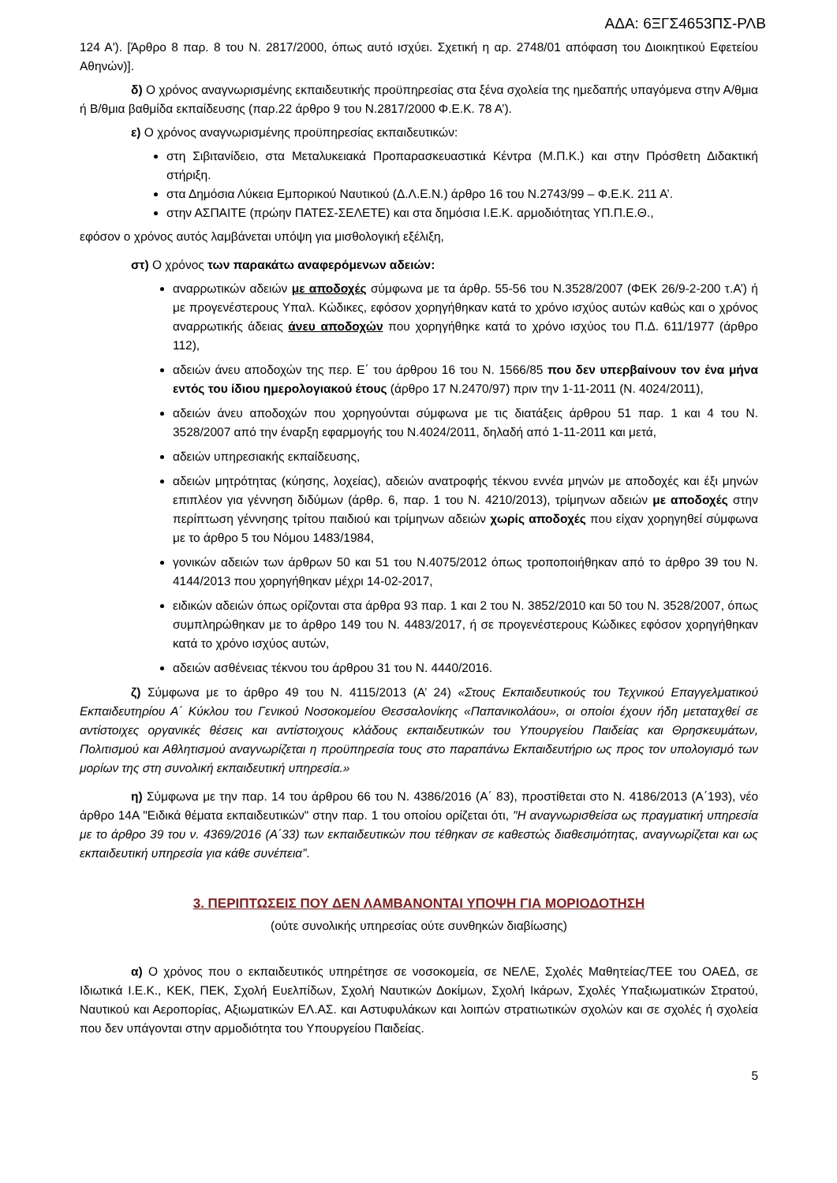ΑΔΑ: 6ΞΓΣ4653ΠΣ-ΡΛΒ
124 Α'). [Άρθρο 8 παρ. 8 του Ν. 2817/2000, όπως αυτό ισχύει. Σχετική η αρ. 2748/01 απόφαση του Διοικητικού Εφετείου Αθηνών)].
δ) Ο χρόνος αναγνωρισμένης εκπαιδευτικής προϋπηρεσίας στα ξένα σχολεία της ημεδαπής υπαγόμενα στην Α/θμια ή Β/θμια βαθμίδα εκπαίδευσης (παρ.22 άρθρο 9 του Ν.2817/2000 Φ.Ε.Κ. 78 Α’).
ε) Ο χρόνος αναγνωρισμένης προϋπηρεσίας εκπαιδευτικών:
στη Σιβιτανίδειο, στα Μεταλυκειακά Προπαρασκευαστικά Κέντρα (Μ.Π.Κ.) και στην Πρόσθετη Διδακτική στήριξη.
στα Δημόσια Λύκεια Εμπορικού Ναυτικού (Δ.Λ.Ε.Ν.) άρθρο 16 του Ν.2743/99 – Φ.Ε.Κ. 211 Α’.
στην ΑΣΠΑΙΤΕ (πρώην ΠΑΤΕΣ-ΣΕΛΕΤΕ) και στα δημόσια Ι.Ε.Κ. αρμοδιότητας ΥΠ.Π.Ε.Θ.,
εφόσον ο χρόνος αυτός λαμβάνεται υπόψη για μισθολογική εξέλιξη,
στ) Ο χρόνος των παρακάτω αναφερόμενων αδειών:
αναρρωτικών αδειών με αποδοχές σύμφωνα με τα άρθρ. 55-56 του Ν.3528/2007 (ΦΕΚ 26/9-2-200 τ.Α’) ή με προγενέστερους Υπαλ. Κώδικες, εφόσον χορηγήθηκαν κατά το χρόνο ισχύος αυτών καθώς και ο χρόνος αναρρωτικής άδειας άνευ αποδοχών που χορηγήθηκε κατά το χρόνο ισχύος του Π.Δ. 611/1977 (άρθρο 112),
αδειών άνευ αποδοχών της περ. Ε΄ του άρθρου 16 του Ν. 1566/85 που δεν υπερβαίνουν τον ένα μήνα εντός του ίδιου ημερολογιακού έτους (άρθρο 17 Ν.2470/97) πριν την 1-11-2011 (Ν. 4024/2011),
αδειών άνευ αποδοχών που χορηγούνται σύμφωνα με τις διατάξεις άρθρου 51 παρ. 1 και 4 του Ν. 3528/2007 από την έναρξη εφαρμογής του Ν.4024/2011, δηλαδή από 1-11-2011 και μετά,
αδειών υπηρεσιακής εκπαίδευσης,
αδειών μητρότητας (κύησης, λοχείας), αδειών ανατροφής τέκνου εννέα μηνών με αποδοχές και έξι μηνών επιπλέον για γέννηση διδύμων (άρθρ. 6, παρ. 1 του Ν. 4210/2013), τρίμηνων αδειών με αποδοχές στην περίπτωση γέννησης τρίτου παιδιού και τρίμηνων αδειών χωρίς αποδοχές που είχαν χορηγηθεί σύμφωνα με το άρθρο 5 του Νόμου 1483/1984,
γονικών αδειών των άρθρων 50 και 51 του Ν.4075/2012 όπως τροποποιήθηκαν από το άρθρο 39 του Ν. 4144/2013 που χορηγήθηκαν μέχρι 14-02-2017,
ειδικών αδειών όπως ορίζονται στα άρθρα 93 παρ. 1 και 2 του Ν. 3852/2010 και 50 του Ν. 3528/2007, όπως συμπληρώθηκαν με το άρθρο 149 του Ν. 4483/2017, ή σε προγενέστερους Κώδικες εφόσον χορηγήθηκαν κατά το χρόνο ισχύος αυτών,
αδειών ασθένειας τέκνου του άρθρου 31 του Ν. 4440/2016.
ζ) Σύμφωνα με το άρθρο 49 του Ν. 4115/2013 (Α’ 24) «Στους Εκπαιδευτικούς του Τεχνικού Επαγγελματικού Εκπαιδευτηρίου Α΄ Κύκλου του Γενικού Νοσοκομείου Θεσσαλονίκης «Παπανικολάου», οι οποίοι έχουν ήδη μεταταχθεί σε αντίστοιχες οργανικές θέσεις και αντίστοιχους κλάδους εκπαιδευτικών του Υπουργείου Παιδείας και Θρησκευμάτων, Πολιτισμού και Αθλητισμού αναγνωρίζεται η προϋπηρεσία τους στο παραπάνω Εκπαιδευτήριο ως προς τον υπολογισμό των μορίων της στη συνολική εκπαιδευτική υπηρεσία.»
η) Σύμφωνα με την παρ. 14 του άρθρου 66 του Ν. 4386/2016 (Α΄ 83), προστίθεται στο Ν. 4186/2013 (Α΄193), νέο άρθρο 14Α "Ειδικά θέματα εκπαιδευτικών" στην παρ. 1 του οποίου ορίζεται ότι, "Η αναγνωρισθείσα ως πραγματική υπηρεσία με το άρθρο 39 του ν. 4369/2016 (Α΄33) των εκπαιδευτικών που τέθηκαν σε καθεστώς διαθεσιμότητας, αναγνωρίζεται και ως εκπαιδευτική υπηρεσία για κάθε συνέπεια”.
3. ΠΕΡΙΠΤΩΣΕΙΣ ΠΟΥ ΔΕΝ ΛΑΜΒΑΝΟΝΤΑΙ ΥΠΟΨΗ ΓΙΑ ΜΟΡΙΟΔΟΤΗΣΗ
(ούτε συνολικής υπηρεσίας ούτε συνθηκών διαβίωσης)
α) Ο χρόνος που ο εκπαιδευτικός υπηρέτησε σε νοσοκομεία, σε ΝΕΛΕ, Σχολές Μαθητείας/ΤΕΕ του ΟΑΕΔ, σε Ιδιωτικά Ι.Ε.Κ., ΚΕΚ, ΠΕΚ, Σχολή Ευελπίδων, Σχολή Ναυτικών Δοκίμων, Σχολή Ικάρων, Σχολές Υπαξιωματικών Στρατού, Ναυτικού και Αεροπορίας, Αξιωματικών ΕΛ.ΑΣ. και Αστυφυλάκων και λοιπών στρατιωτικών σχολών και σε σχολές ή σχολεία που δεν υπάγονται στην αρμοδιότητα του Υπουργείου Παιδείας.
5